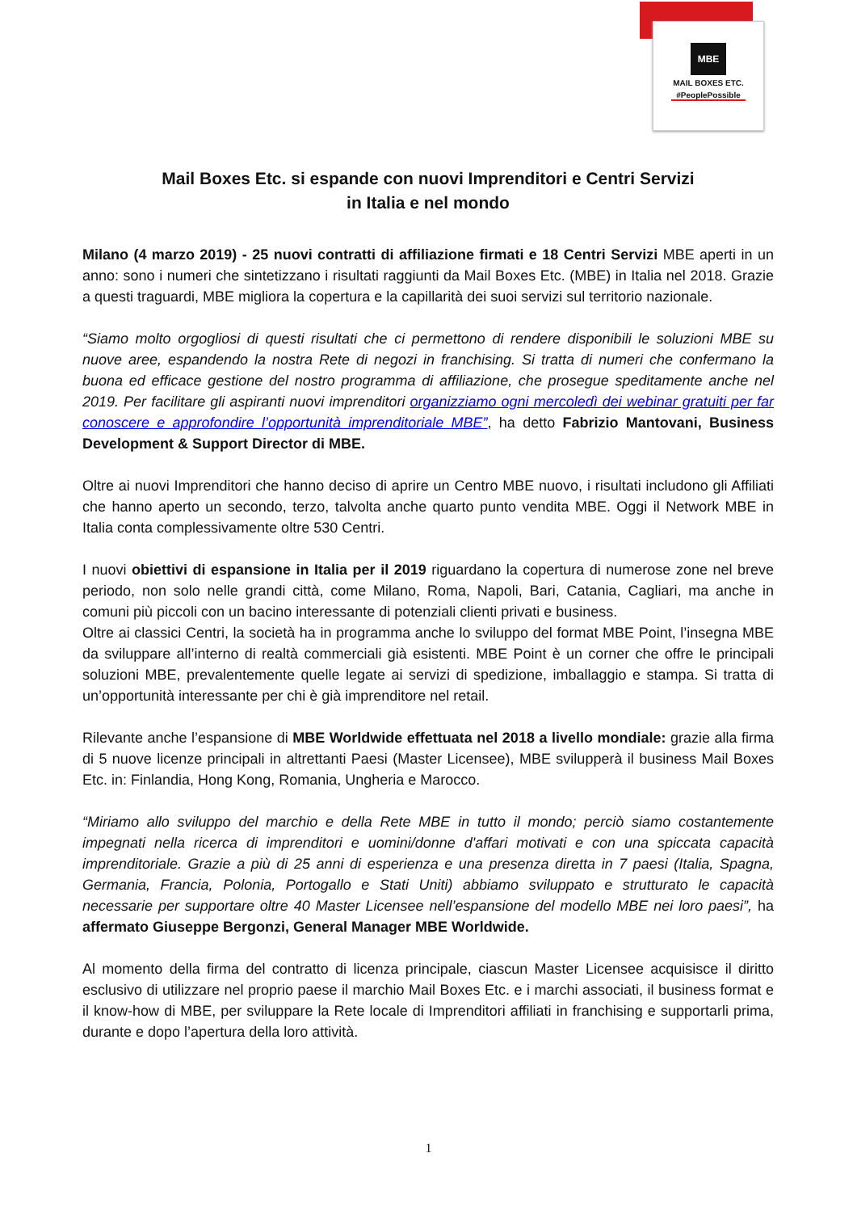MBE
MAIL BOXES ETC.
#PeoplePossible
Mail Boxes Etc. si espande con nuovi Imprenditori e Centri Servizi
in Italia e nel mondo
Milano (4 marzo 2019) - 25 nuovi contratti di affiliazione firmati e 18 Centri Servizi MBE aperti in un anno: sono i numeri che sintetizzano i risultati raggiunti da Mail Boxes Etc. (MBE) in Italia nel 2018. Grazie a questi traguardi, MBE migliora la copertura e la capillarità dei suoi servizi sul territorio nazionale.
“Siamo molto orgogliosi di questi risultati che ci permettono di rendere disponibili le soluzioni MBE su nuove aree, espandendo la nostra Rete di negozi in franchising. Si tratta di numeri che confermano la buona ed efficace gestione del nostro programma di affiliazione, che prosegue speditamente anche nel 2019. Per facilitare gli aspiranti nuovi imprenditori organizziamo ogni mercoledì dei webinar gratuiti per far conoscere e approfondire l’opportunità imprenditoriale MBE”, ha detto Fabrizio Mantovani, Business Development & Support Director di MBE.
Oltre ai nuovi Imprenditori che hanno deciso di aprire un Centro MBE nuovo, i risultati includono gli Affiliati che hanno aperto un secondo, terzo, talvolta anche quarto punto vendita MBE. Oggi il Network MBE in Italia conta complessivamente oltre 530 Centri.
I nuovi obiettivi di espansione in Italia per il 2019 riguardano la copertura di numerose zone nel breve periodo, non solo nelle grandi città, come Milano, Roma, Napoli, Bari, Catania, Cagliari, ma anche in comuni più piccoli con un bacino interessante di potenziali clienti privati e business.
Oltre ai classici Centri, la società ha in programma anche lo sviluppo del format MBE Point, l’insegna MBE da sviluppare all’interno di realtà commerciali già esistenti. MBE Point è un corner che offre le principali soluzioni MBE, prevalentemente quelle legate ai servizi di spedizione, imballaggio e stampa. Si tratta di un’opportunità interessante per chi è già imprenditore nel retail.
Rilevante anche l’espansione di MBE Worldwide effettuata nel 2018 a livello mondiale: grazie alla firma di 5 nuove licenze principali in altrettanti Paesi (Master Licensee), MBE svilupperà il business Mail Boxes Etc. in: Finlandia, Hong Kong, Romania, Ungheria e Marocco.
“Miriamo allo sviluppo del marchio e della Rete MBE in tutto il mondo; perciò siamo costantemente impegnati nella ricerca di imprenditori e uomini/donne d'affari motivati e con una spiccata capacità imprenditoriale. Grazie a più di 25 anni di esperienza e una presenza diretta in 7 paesi (Italia, Spagna, Germania, Francia, Polonia, Portogallo e Stati Uniti) abbiamo sviluppato e strutturato le capacità necessarie per supportare oltre 40 Master Licensee nell’espansione del modello MBE nei loro paesi”, ha affermato Giuseppe Bergonzi, General Manager MBE Worldwide.
Al momento della firma del contratto di licenza principale, ciascun Master Licensee acquisisce il diritto esclusivo di utilizzare nel proprio paese il marchio Mail Boxes Etc. e i marchi associati, il business format e il know-how di MBE, per sviluppare la Rete locale di Imprenditori affiliati in franchising e supportarli prima, durante e dopo l’apertura della loro attività.
1